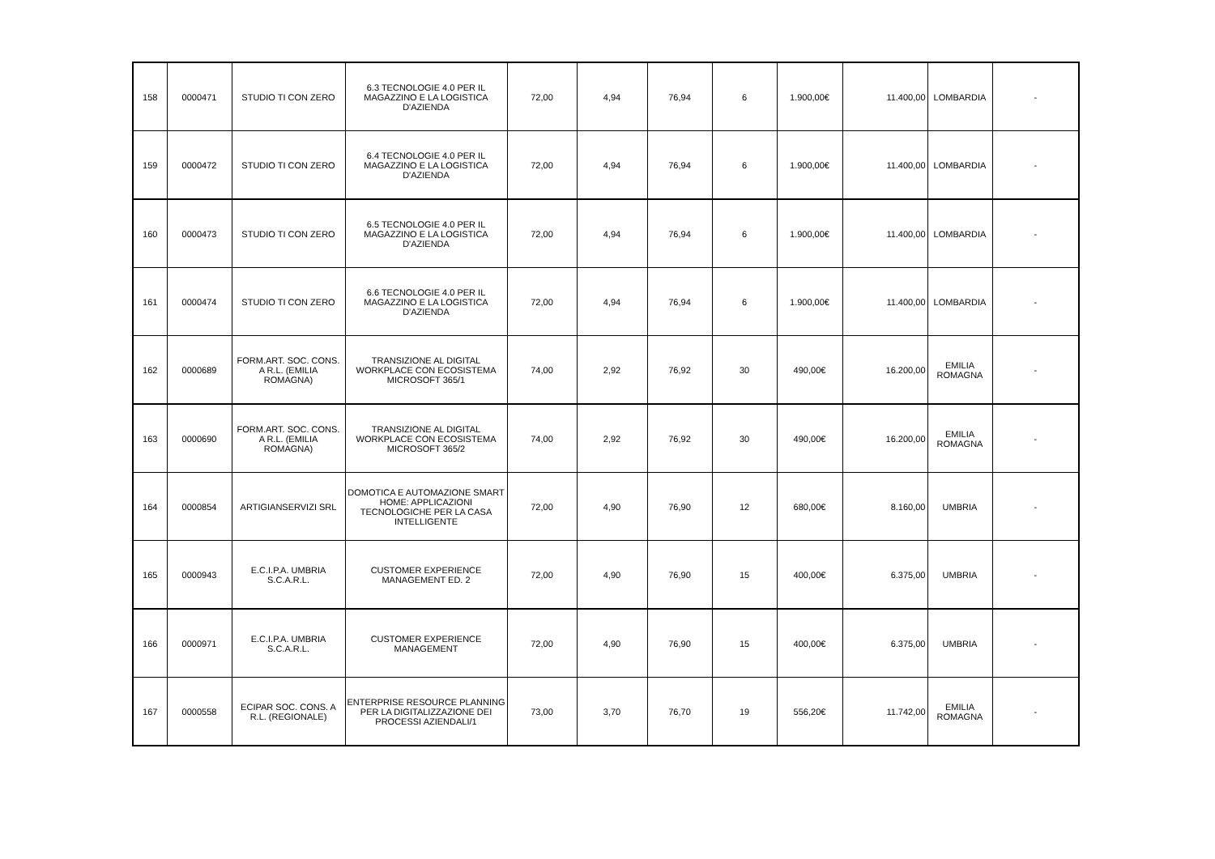| 158 | 0000471 | STUDIO TI CON ZERO | 6.3 TECNOLOGIE 4.0 PER IL MAGAZZINO E LA LOGISTICA D'AZIENDA | 72,00 | 4,94 | 76,94 | 6 | 1.900,00€ | 11.400,00 | LOMBARDIA | - |
| 159 | 0000472 | STUDIO TI CON ZERO | 6.4 TECNOLOGIE 4.0 PER IL MAGAZZINO E LA LOGISTICA D'AZIENDA | 72,00 | 4,94 | 76,94 | 6 | 1.900,00€ | 11.400,00 | LOMBARDIA | - |
| 160 | 0000473 | STUDIO TI CON ZERO | 6.5 TECNOLOGIE 4.0 PER IL MAGAZZINO E LA LOGISTICA D'AZIENDA | 72,00 | 4,94 | 76,94 | 6 | 1.900,00€ | 11.400,00 | LOMBARDIA | - |
| 161 | 0000474 | STUDIO TI CON ZERO | 6.6 TECNOLOGIE 4.0 PER IL MAGAZZINO E LA LOGISTICA D'AZIENDA | 72,00 | 4,94 | 76,94 | 6 | 1.900,00€ | 11.400,00 | LOMBARDIA | - |
| 162 | 0000689 | FORM.ART. SOC. CONS. A R.L. (EMILIA ROMAGNA) | TRANSIZIONE AL DIGITAL WORKPLACE CON ECOSISTEMA MICROSOFT 365/1 | 74,00 | 2,92 | 76,92 | 30 | 490,00€ | 16.200,00 | EMILIA ROMAGNA | - |
| 163 | 0000690 | FORM.ART. SOC. CONS. A R.L. (EMILIA ROMAGNA) | TRANSIZIONE AL DIGITAL WORKPLACE CON ECOSISTEMA MICROSOFT 365/2 | 74,00 | 2,92 | 76,92 | 30 | 490,00€ | 16.200,00 | EMILIA ROMAGNA | - |
| 164 | 0000854 | ARTIGIANSERVIZI SRL | DOMOTICA E AUTOMAZIONE SMART HOME: APPLICAZIONI TECNOLOGICHE PER LA CASA INTELLIGENTE | 72,00 | 4,90 | 76,90 | 12 | 680,00€ | 8.160,00 | UMBRIA | - |
| 165 | 0000943 | E.C.I.P.A. UMBRIA S.C.A.R.L. | CUSTOMER EXPERIENCE MANAGEMENT ED. 2 | 72,00 | 4,90 | 76,90 | 15 | 400,00€ | 6.375,00 | UMBRIA | - |
| 166 | 0000971 | E.C.I.P.A. UMBRIA S.C.A.R.L. | CUSTOMER EXPERIENCE MANAGEMENT | 72,00 | 4,90 | 76,90 | 15 | 400,00€ | 6.375,00 | UMBRIA | - |
| 167 | 0000558 | ECIPAR SOC. CONS. A R.L. (REGIONALE) | ENTERPRISE RESOURCE PLANNING PER LA DIGITALIZZAZIONE DEI PROCESSI AZIENDALI/1 | 73,00 | 3,70 | 76,70 | 19 | 556,20€ | 11.742,00 | EMILIA ROMAGNA | - |